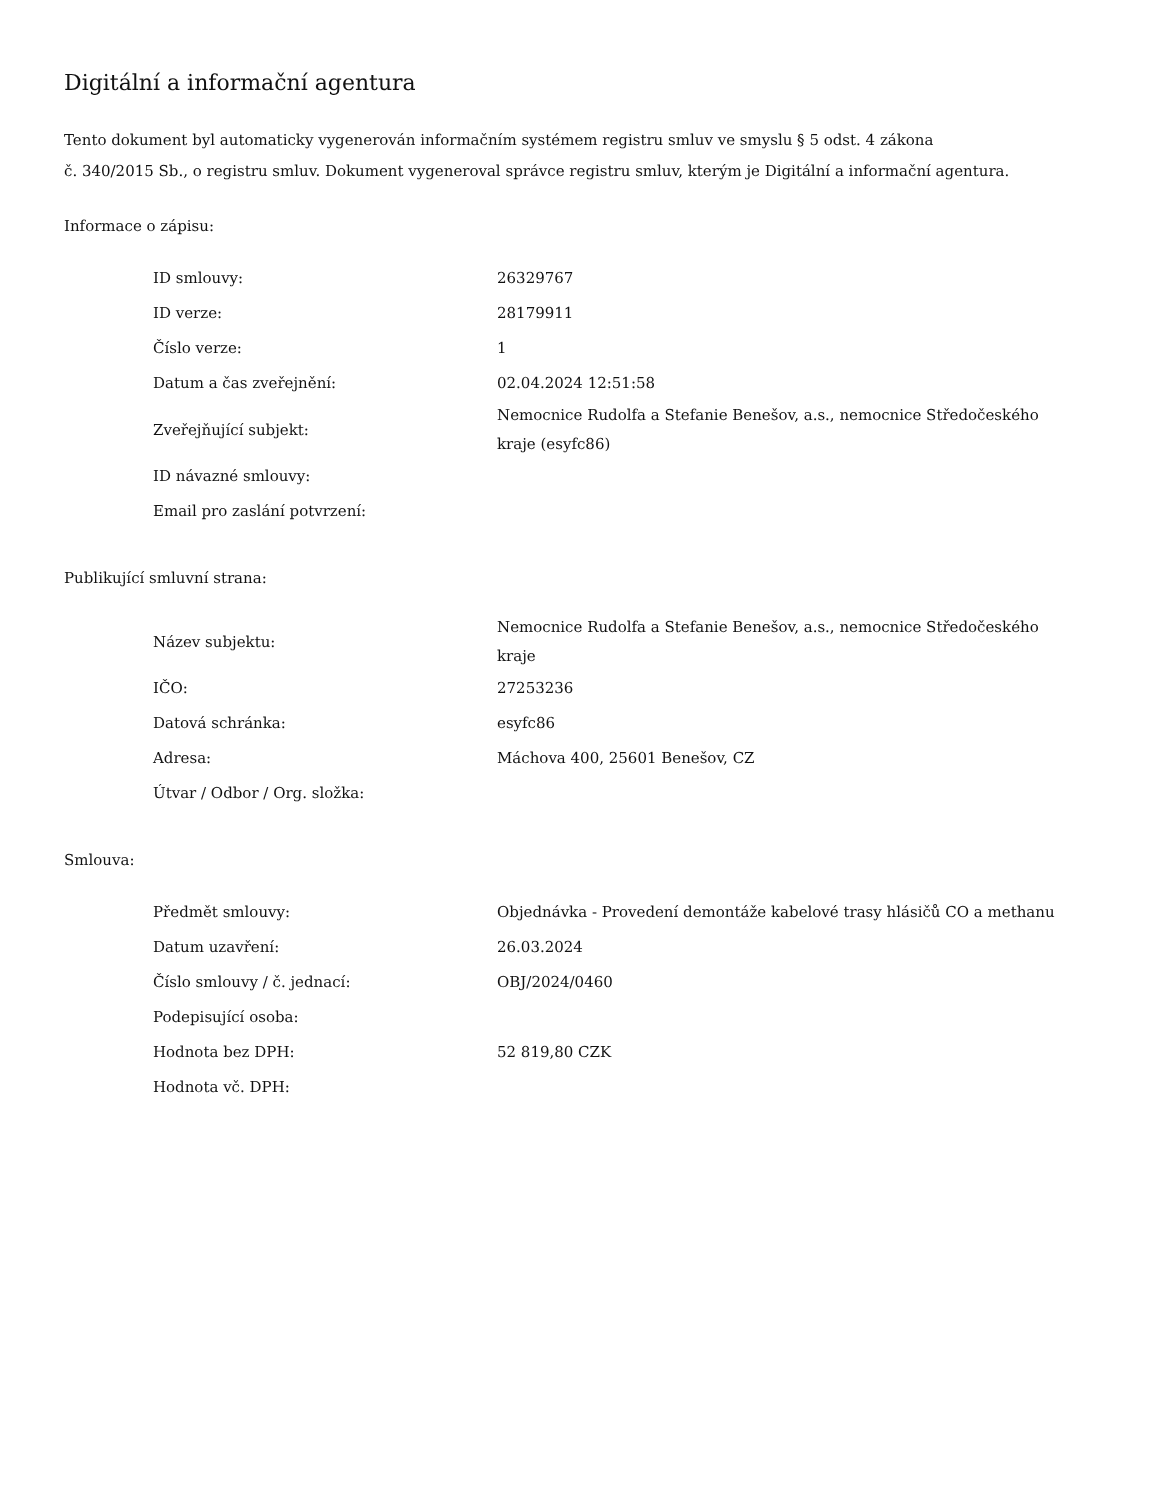Digitální a informační agentura
Tento dokument byl automaticky vygenerován informačním systémem registru smluv ve smyslu § 5 odst. 4 zákona
č. 340/2015 Sb., o registru smluv. Dokument vygeneroval správce registru smluv, kterým je Digitální a informační agentura.
Informace o zápisu:
| ID smlouvy: | 26329767 |
| ID verze: | 28179911 |
| Číslo verze: | 1 |
| Datum a čas zveřejnění: | 02.04.2024 12:51:58 |
| Zveřejňující subjekt: | Nemocnice Rudolfa a Stefanie Benešov, a.s., nemocnice Středočeského kraje (esyfc86) |
| ID návazné smlouvy: | |
| Email pro zaslání potvrzení: | |
Publikující smluvní strana:
| Název subjektu: | Nemocnice Rudolfa a Stefanie Benešov, a.s., nemocnice Středočeského kraje |
| IČO: | 27253236 |
| Datová schránka: | esyfc86 |
| Adresa: | Máchova 400, 25601 Benešov, CZ |
| Útvar / Odbor / Org. složka: | |
Smlouva:
| Předmět smlouvy: | Objednávka - Provedení demontáže kabelové trasy hlásičů CO a methanu |
| Datum uzavření: | 26.03.2024 |
| Číslo smlouvy / č. jednací: | OBJ/2024/0460 |
| Podepisující osoba: | |
| Hodnota bez DPH: | 52 819,80 CZK |
| Hodnota vč. DPH: | |